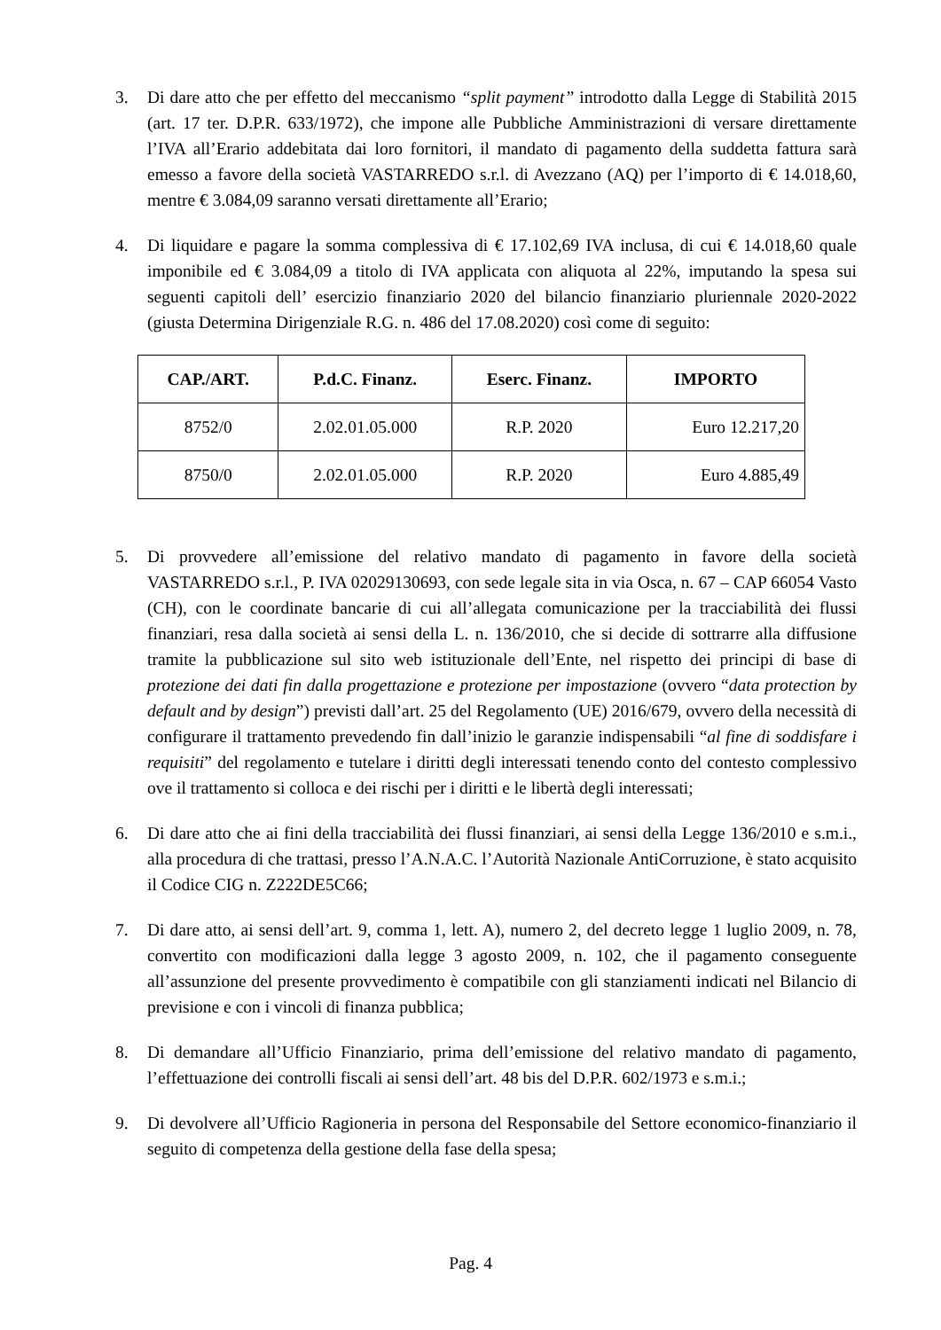3. Di dare atto che per effetto del meccanismo “split payment” introdotto dalla Legge di Stabilità 2015 (art. 17 ter. D.P.R. 633/1972), che impone alle Pubbliche Amministrazioni di versare direttamente l’IVA all’Erario addebitata dai loro fornitori, il mandato di pagamento della suddetta fattura sarà emesso a favore della società VASTARREDO s.r.l. di Avezzano (AQ) per l’importo di € 14.018,60, mentre € 3.084,09 saranno versati direttamente all’Erario;
4. Di liquidare e pagare la somma complessiva di € 17.102,69 IVA inclusa, di cui € 14.018,60 quale imponibile ed € 3.084,09 a titolo di IVA applicata con aliquota al 22%, imputando la spesa sui seguenti capitoli dell’ esercizio finanziario 2020 del bilancio finanziario pluriennale 2020-2022 (giusta Determina Dirigenziale R.G. n. 486 del 17.08.2020) così come di seguito:
| CAP./ART. | P.d.C. Finanz. | Eserc. Finanz. | IMPORTO |
| --- | --- | --- | --- |
| 8752/0 | 2.02.01.05.000 | R.P. 2020 | Euro 12.217,20 |
| 8750/0 | 2.02.01.05.000 | R.P. 2020 | Euro 4.885,49 |
5. Di provvedere all’emissione del relativo mandato di pagamento in favore della società VASTARREDO s.r.l., P. IVA 02029130693, con sede legale sita in via Osca, n. 67 – CAP 66054 Vasto (CH), con le coordinate bancarie di cui all’allegata comunicazione per la tracciabilità dei flussi finanziari, resa dalla società ai sensi della L. n. 136/2010, che si decide di sottrarre alla diffusione tramite la pubblicazione sul sito web istituzionale dell’Ente, nel rispetto dei principi di base di protezione dei dati fin dalla progettazione e protezione per impostazione (ovvero “data protection by default and by design”) previsti dall’art. 25 del Regolamento (UE) 2016/679, ovvero della necessità di configurare il trattamento prevedendo fin dall’inizio le garanzie indispensabili “al fine di soddisfare i requisiti” del regolamento e tutelare i diritti degli interessati tenendo conto del contesto complessivo ove il trattamento si colloca e dei rischi per i diritti e le libertà degli interessati;
6. Di dare atto che ai fini della tracciabilità dei flussi finanziari, ai sensi della Legge 136/2010 e s.m.i., alla procedura di che trattasi, presso l’A.N.A.C. l’Autorità Nazionale AntiCorruzione, è stato acquisito il Codice CIG n. Z222DE5C66;
7. Di dare atto, ai sensi dell’art. 9, comma 1, lett. A), numero 2, del decreto legge 1 luglio 2009, n. 78, convertito con modificazioni dalla legge 3 agosto 2009, n. 102, che il pagamento conseguente all’assunzione del presente provvedimento è compatibile con gli stanziamenti indicati nel Bilancio di previsione e con i vincoli di finanza pubblica;
8. Di demandare all’Ufficio Finanziario, prima dell’emissione del relativo mandato di pagamento, l’effettuazione dei controlli fiscali ai sensi dell’art. 48 bis del D.P.R. 602/1973 e s.m.i.;
9. Di devolvere all’Ufficio Ragioneria in persona del Responsabile del Settore economico-finanziario il seguito di competenza della gestione della fase della spesa;
Pag. 4